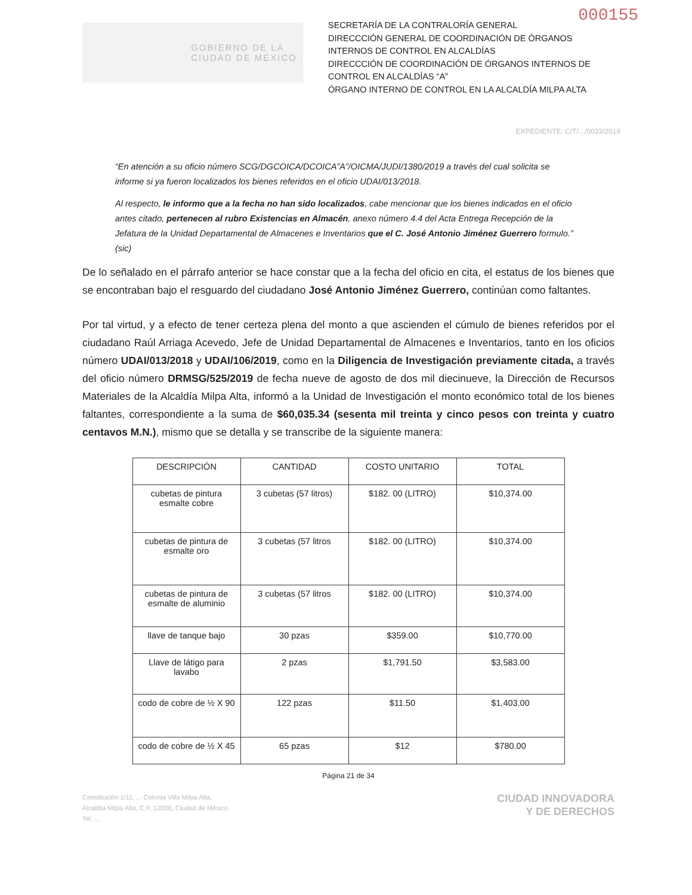000155
GOBIERNO DE LA
CIUDAD DE MÉXICO
SECRETARÍA DE LA CONTRALORÍA GENERAL
DIRECCCIÓN GENERAL DE COORDINACIÓN DE ÓRGANOS INTERNOS DE CONTROL EN ALCALDÍAS
DIRECCCIÓN DE COORDINACIÓN DE ÓRGANOS INTERNOS DE CONTROL EN ALCALDÍAS “A”
ÓRGANO INTERNO DE CONTROL EN LA ALCALDÍA MILPA ALTA
EXPEDIENTE: C/T/.../0033/2019
“En atención a su oficio número SCG/DGCOICA/DCOICA”A”/OICMA/JUDI/1380/2019 a través del cual solicita se informe si ya fueron localizados los bienes referidos en el oficio UDAI/013/2018.
Al respecto, le informo que a la fecha no han sido localizados, cabe mencionar que los bienes indicados en el oficio antes citado, pertenecen al rubro Existencias en Almacén, anexo número 4.4 del Acta Entrega Recepción de la Jefatura de la Unidad Departamental de Almacenes e Inventarios que el C. José Antonio Jiménez Guerrero formulo.” (sic)
De lo señalado en el párrafo anterior se hace constar que a la fecha del oficio en cita, el estatus de los bienes que se encontraban bajo el resguardo del ciudadano José Antonio Jiménez Guerrero, continúan como faltantes.
Por tal virtud, y a efecto de tener certeza plena del monto a que ascienden el cúmulo de bienes referidos por el ciudadano Raúl Arriaga Acevedo, Jefe de Unidad Departamental de Almacenes e Inventarios, tanto en los oficios número UDAI/013/2018 y UDAI/106/2019, como en la Diligencia de Investigación previamente citada, a través del oficio número DRMSG/525/2019 de fecha nueve de agosto de dos mil diecinueve, la Dirección de Recursos Materiales de la Alcaldía Milpa Alta, informó a la Unidad de Investigación el monto económico total de los bienes faltantes, correspondiente a la suma de $60,035.34 (sesenta mil treinta y cinco pesos con treinta y cuatro centavos M.N.), mismo que se detalla y se transcribe de la siguiente manera:
| DESCRIPCIÓN | CANTIDAD | COSTO UNITARIO | TOTAL |
| --- | --- | --- | --- |
| cubetas de pintura esmalte cobre | 3 cubetas (57 litros) | $182. 00 (LITRO) | $10,374.00 |
| cubetas de pintura de esmalte oro | 3 cubetas (57 litros | $182. 00 (LITRO) | $10,374.00 |
| cubetas de pintura de esmalte de aluminio | 3 cubetas (57 litros | $182. 00 (LITRO) | $10,374.00 |
| llave de tanque bajo | 30 pzas | $359.00 | $10,770.00 |
| Llave de látigo para lavabo | 2 pzas | $1,791.50 | $3,583.00 |
| codo de cobre de ½ X 90 | 122 pzas | $11.50 | $1,403.00 |
| codo de cobre de ½ X 45 | 65 pzas | $12 | $780.00 |
Página 21 de 34
Constitución 1/11, ... Colonia Villa Milpa Alta,
Alcaldía Milpa Alta, C.P. 12000, Ciudad de México
Tel. ...
CIUDAD INNOVADORA
Y DE DERECHOS